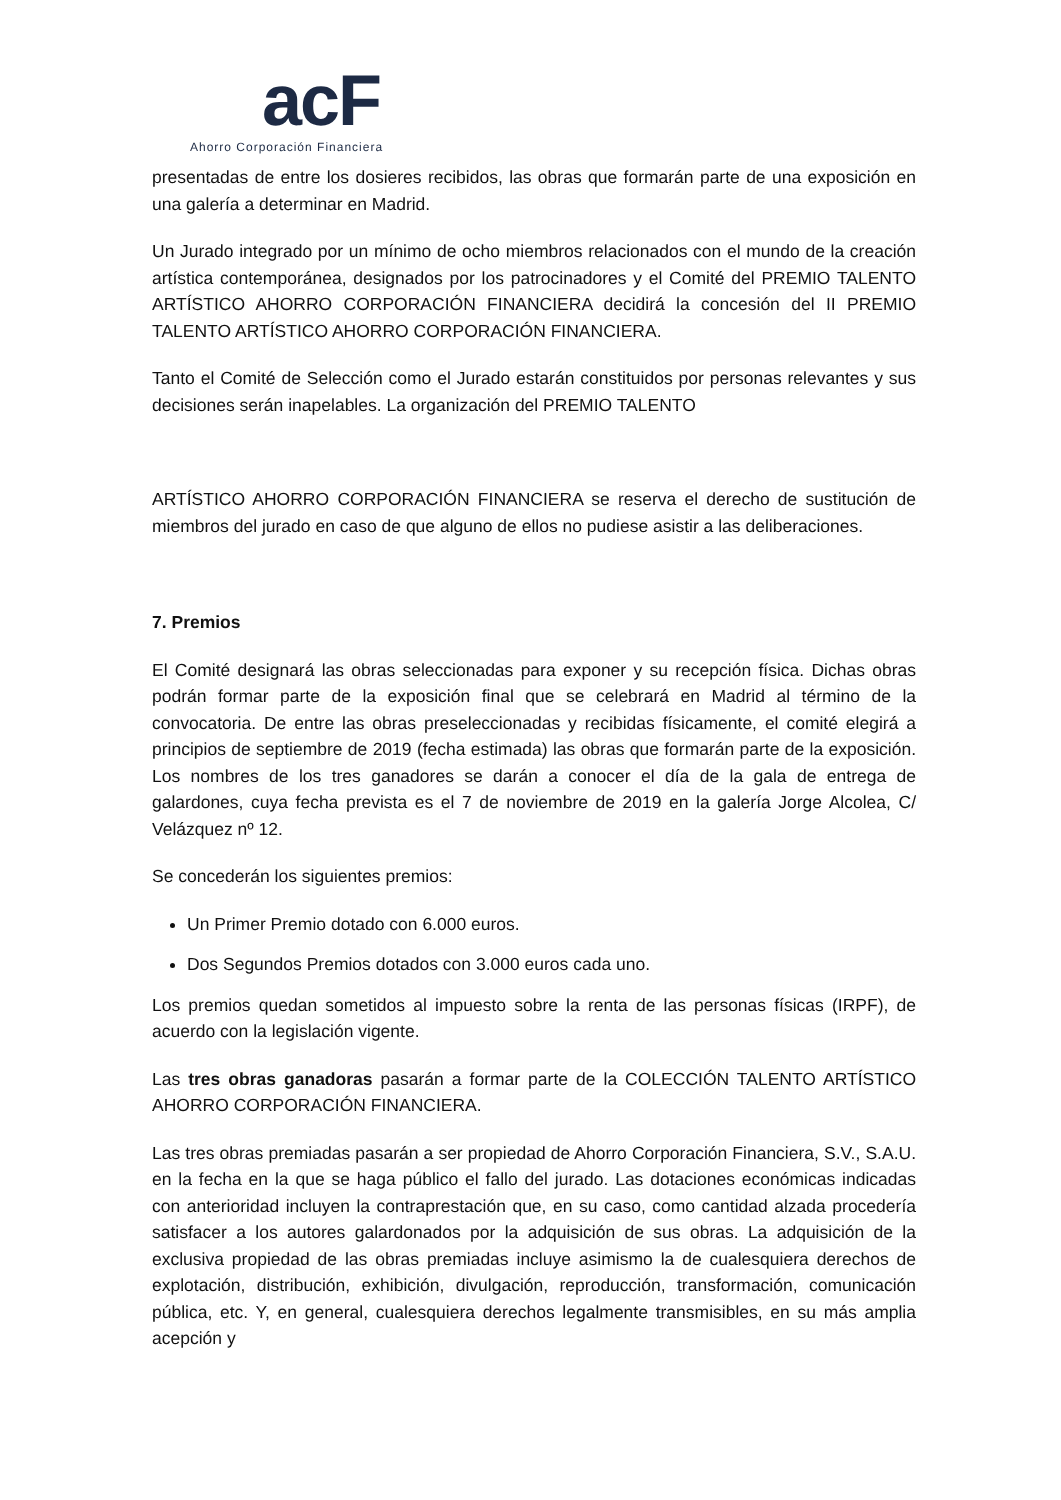acF
Ahorro Corporación Financiera
presentadas de entre los dosieres recibidos, las obras que formarán parte de una exposición en una galería a determinar en Madrid.
Un Jurado integrado por un mínimo de ocho miembros relacionados con el mundo de la creación artística contemporánea, designados por los patrocinadores y el Comité del PREMIO TALENTO ARTÍSTICO AHORRO CORPORACIÓN FINANCIERA decidirá la concesión del II PREMIO TALENTO ARTÍSTICO AHORRO CORPORACIÓN FINANCIERA.
Tanto el Comité de Selección como el Jurado estarán constituidos por personas relevantes y sus decisiones serán inapelables. La organización del PREMIO TALENTO
ARTÍSTICO AHORRO CORPORACIÓN FINANCIERA se reserva el derecho de sustitución de miembros del jurado en caso de que alguno de ellos no pudiese asistir a las deliberaciones.
7. Premios
El Comité designará las obras seleccionadas para exponer y su recepción física. Dichas obras podrán formar parte de la exposición final que se celebrará en Madrid al término de la convocatoria. De entre las obras preseleccionadas y recibidas físicamente, el comité elegirá a principios de septiembre de 2019 (fecha estimada) las obras que formarán parte de la exposición. Los nombres de los tres ganadores se darán a conocer el día de la gala de entrega de galardones, cuya fecha prevista es el 7 de noviembre de 2019 en la galería Jorge Alcolea, C/ Velázquez nº 12.
Se concederán los siguientes premios:
Un Primer Premio dotado con 6.000 euros.
Dos Segundos Premios dotados con 3.000 euros cada uno.
Los premios quedan sometidos al impuesto sobre la renta de las personas físicas (IRPF), de acuerdo con la legislación vigente.
Las tres obras ganadoras pasarán a formar parte de la COLECCIÓN TALENTO ARTÍSTICO AHORRO CORPORACIÓN FINANCIERA.
Las tres obras premiadas pasarán a ser propiedad de Ahorro Corporación Financiera, S.V., S.A.U. en la fecha en la que se haga público el fallo del jurado. Las dotaciones económicas indicadas con anterioridad incluyen la contraprestación que, en su caso, como cantidad alzada procedería satisfacer a los autores galardonados por la adquisición de sus obras. La adquisición de la exclusiva propiedad de las obras premiadas incluye asimismo la de cualesquiera derechos de explotación, distribución, exhibición, divulgación, reproducción, transformación, comunicación pública, etc. Y, en general, cualesquiera derechos legalmente transmisibles, en su más amplia acepción y